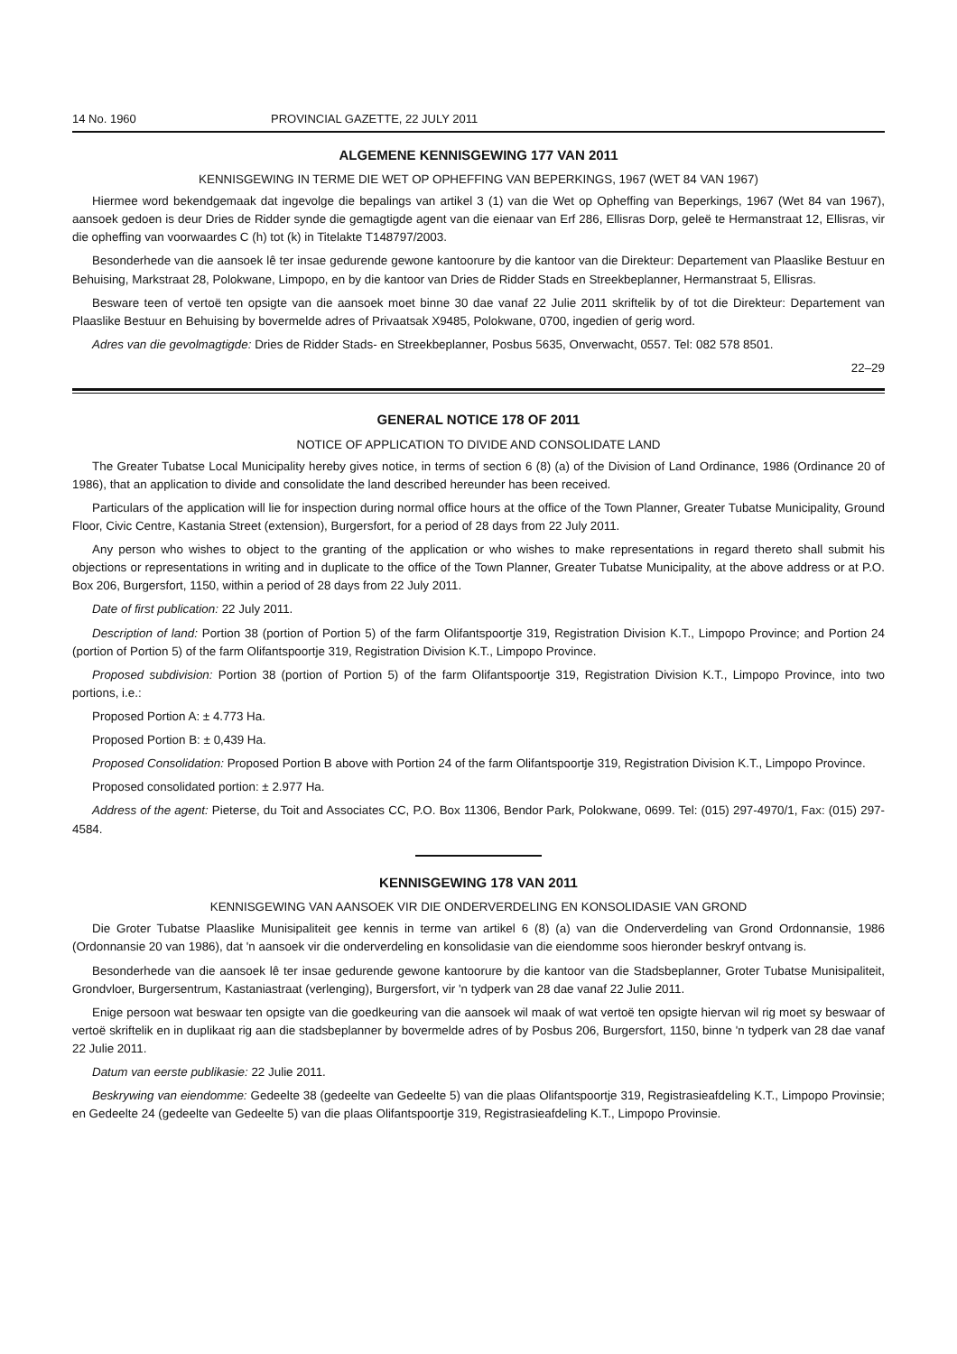14 No. 1960 PROVINCIAL GAZETTE, 22 JULY 2011
ALGEMENE KENNISGEWING 177 VAN 2011
KENNISGEWING IN TERME DIE WET OP OPHEFFING VAN BEPERKINGS, 1967 (WET 84 VAN 1967)
Hiermee word bekendgemaak dat ingevolge die bepalings van artikel 3 (1) van die Wet op Opheffing van Beperkings, 1967 (Wet 84 van 1967), aansoek gedoen is deur Dries de Ridder synde die gemagtigde agent van die eienaar van Erf 286, Ellisras Dorp, geleë te Hermanstraat 12, Ellisras, vir die opheffing van voorwaardes C (h) tot (k) in Titelakte T148797/2003.
Besonderhede van die aansoek lê ter insae gedurende gewone kantoorure by die kantoor van die Direkteur: Departement van Plaaslike Bestuur en Behuising, Markstraat 28, Polokwane, Limpopo, en by die kantoor van Dries de Ridder Stads en Streekbeplanner, Hermanstraat 5, Ellisras.
Besware teen of vertoë ten opsigte van die aansoek moet binne 30 dae vanaf 22 Julie 2011 skriftelik by of tot die Direkteur: Departement van Plaaslike Bestuur en Behuising by bovermelde adres of Privaatsak X9485, Polokwane, 0700, ingedien of gerig word.
Adres van die gevolmagtigde: Dries de Ridder Stads- en Streekbeplanner, Posbus 5635, Onverwacht, 0557. Tel: 082 578 8501.
22–29
GENERAL NOTICE 178 OF 2011
NOTICE OF APPLICATION TO DIVIDE AND CONSOLIDATE LAND
The Greater Tubatse Local Municipality hereby gives notice, in terms of section 6 (8) (a) of the Division of Land Ordinance, 1986 (Ordinance 20 of 1986), that an application to divide and consolidate the land described hereunder has been received.
Particulars of the application will lie for inspection during normal office hours at the office of the Town Planner, Greater Tubatse Municipality, Ground Floor, Civic Centre, Kastania Street (extension), Burgersfort, for a period of 28 days from 22 July 2011.
Any person who wishes to object to the granting of the application or who wishes to make representations in regard thereto shall submit his objections or representations in writing and in duplicate to the office of the Town Planner, Greater Tubatse Municipality, at the above address or at P.O. Box 206, Burgersfort, 1150, within a period of 28 days from 22 July 2011.
Date of first publication: 22 July 2011.
Description of land: Portion 38 (portion of Portion 5) of the farm Olifantspoortje 319, Registration Division K.T., Limpopo Province; and Portion 24 (portion of Portion 5) of the farm Olifantspoortje 319, Registration Division K.T., Limpopo Province.
Proposed subdivision: Portion 38 (portion of Portion 5) of the farm Olifantspoortje 319, Registration Division K.T., Limpopo Province, into two portions, i.e.:
Proposed Portion A: ± 4.773 Ha.
Proposed Portion B: ± 0,439 Ha.
Proposed Consolidation: Proposed Portion B above with Portion 24 of the farm Olifantspoortje 319, Registration Division K.T., Limpopo Province.
Proposed consolidated portion: ± 2.977 Ha.
Address of the agent: Pieterse, du Toit and Associates CC, P.O. Box 11306, Bendor Park, Polokwane, 0699. Tel: (015) 297-4970/1, Fax: (015) 297-4584.
KENNISGEWING 178 VAN 2011
KENNISGEWING VAN AANSOEK VIR DIE ONDERVERDELING EN KONSOLIDASIE VAN GROND
Die Groter Tubatse Plaaslike Munisipaliteit gee kennis in terme van artikel 6 (8) (a) van die Onderverdeling van Grond Ordonnansie, 1986 (Ordonnansie 20 van 1986), dat 'n aansoek vir die onderverdeling en konsolidasie van die eiendomme soos hieronder beskryf ontvang is.
Besonderhede van die aansoek lê ter insae gedurende gewone kantoorure by die kantoor van die Stadsbeplanner, Groter Tubatse Munisipaliteit, Grondvloer, Burgersentrum, Kastaniastraat (verlenging), Burgersfort, vir 'n tydperk van 28 dae vanaf 22 Julie 2011.
Enige persoon wat beswaar ten opsigte van die goedkeuring van die aansoek wil maak of wat vertoë ten opsigte hiervan wil rig moet sy beswaar of vertoë skriftelik en in duplikaat rig aan die stadsbeplanner by bovermelde adres of by Posbus 206, Burgersfort, 1150, binne 'n tydperk van 28 dae vanaf 22 Julie 2011.
Datum van eerste publikasie: 22 Julie 2011.
Beskrywing van eiendomme: Gedeelte 38 (gedeelte van Gedeelte 5) van die plaas Olifantspoortje 319, Registrasieafdeling K.T., Limpopo Provinsie; en Gedeelte 24 (gedeelte van Gedeelte 5) van die plaas Olifantspoortje 319, Registrasieafdeling K.T., Limpopo Provinsie.